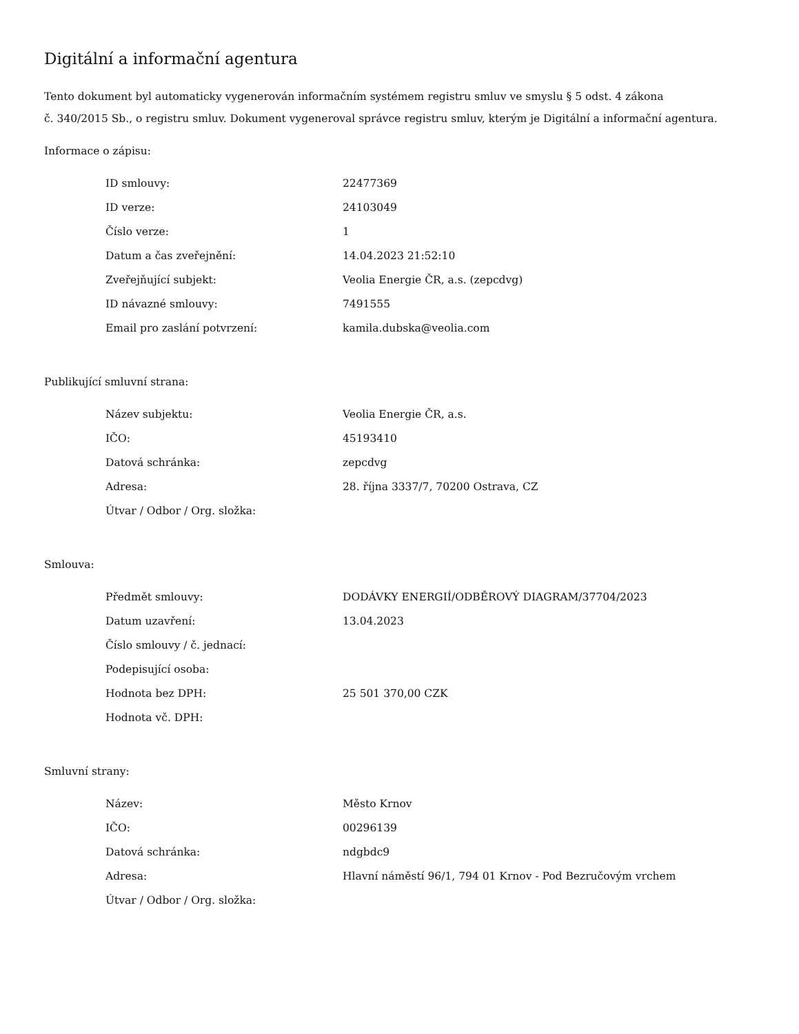Digitální a informační agentura
Tento dokument byl automaticky vygenerován informačním systémem registru smluv ve smyslu § 5 odst. 4 zákona
č. 340/2015 Sb., o registru smluv. Dokument vygeneroval správce registru smluv, kterým je Digitální a informační agentura.
Informace o zápisu:
| ID smlouvy: | 22477369 |
| ID verze: | 24103049 |
| Číslo verze: | 1 |
| Datum a čas zveřejnění: | 14.04.2023 21:52:10 |
| Zveřejňující subjekt: | Veolia Energie ČR, a.s. (zepcdvg) |
| ID návazné smlouvy: | 7491555 |
| Email pro zaslání potvrzení: | kamila.dubska@veolia.com |
Publikující smluvní strana:
| Název subjektu: | Veolia Energie ČR, a.s. |
| IČO: | 45193410 |
| Datová schránka: | zepcdvg |
| Adresa: | 28. října 3337/7, 70200 Ostrava, CZ |
| Útvar / Odbor / Org. složka: | |
Smlouva:
| Předmět smlouvy: | DODÁVKY ENERGIÍ/ODBĚROVÝ DIAGRAM/37704/2023 |
| Datum uzavření: | 13.04.2023 |
| Číslo smlouvy / č. jednací: | |
| Podepisující osoba: | |
| Hodnota bez DPH: | 25 501 370,00 CZK |
| Hodnota vč. DPH: | |
Smluvní strany:
| Název: | Město Krnov |
| IČO: | 00296139 |
| Datová schránka: | ndgbdc9 |
| Adresa: | Hlavní náměstí 96/1, 794 01 Krnov - Pod Bezručovým vrchem |
| Útvar / Odbor / Org. složka: | |